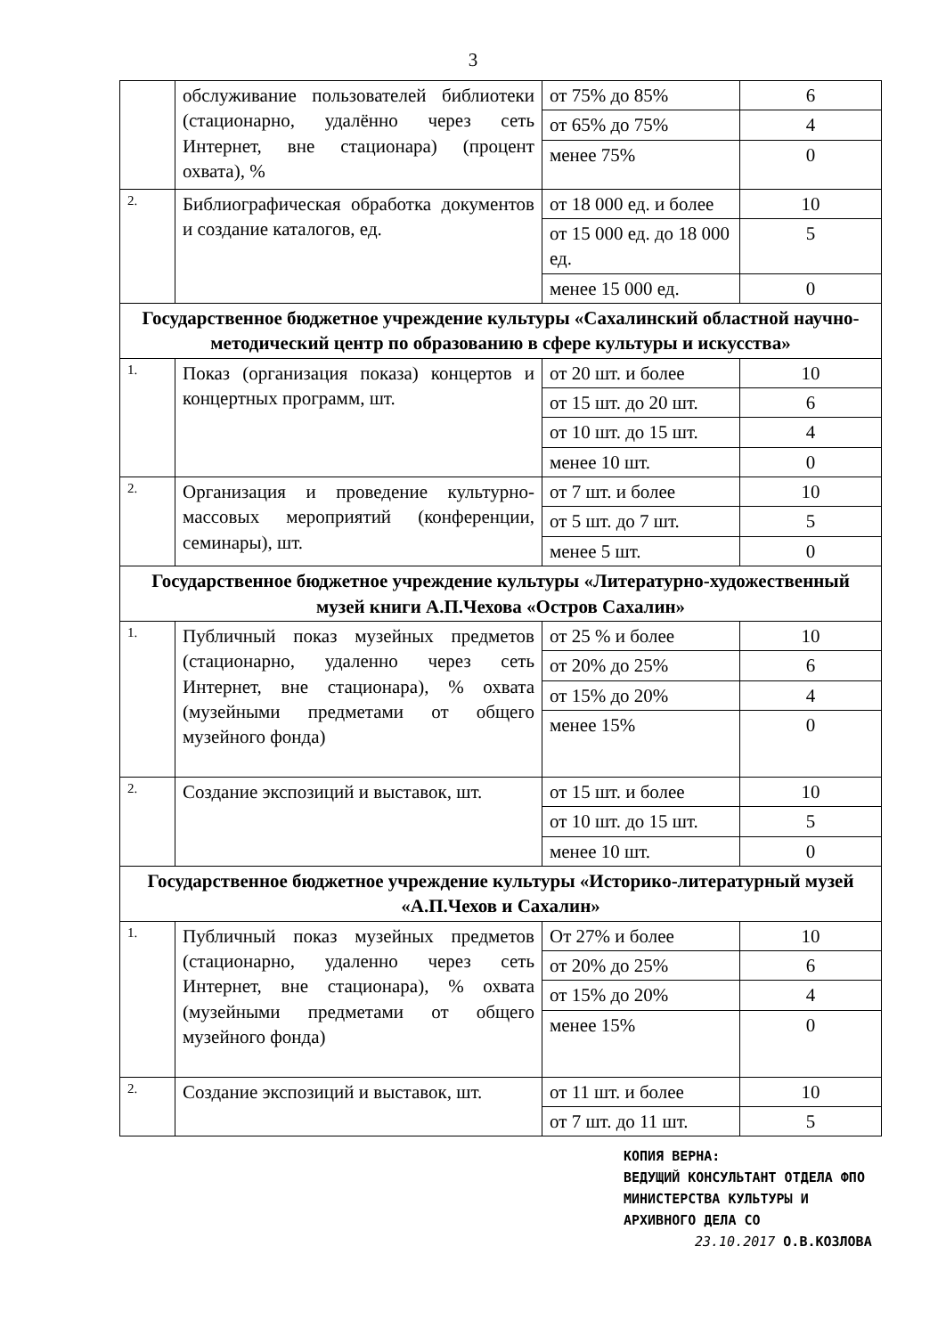3
| | обслуживание пользователей библиотеки (стационарно, удалённо через сеть Интернет, вне стационара) (процент охвата), % | от 75% до 85% | 6 |
| | | от 65% до 75% | 4 |
| | | менее 75% | 0 |
| 2. | Библиографическая обработка документов и создание каталогов, ед. | от 18 000 ед. и более | 10 |
| | | от 15 000 ед. до 18 000 ед. | 5 |
| | | менее 15 000 ед. | 0 |
| Государственное бюджетное учреждение культуры «Сахалинский областной научно-методический центр по образованию в сфере культуры и искусства» | | | |
| 1. | Показ (организация показа) концертов и концертных программ, шт. | от 20 шт. и более | 10 |
| | | от 15 шт. до 20 шт. | 6 |
| | | от 10 шт. до 15 шт. | 4 |
| | | менее 10 шт. | 0 |
| 2. | Организация и проведение культурно-массовых мероприятий (конференции, семинары), шт. | от 7 шт. и более | 10 |
| | | от 5 шт. до 7 шт. | 5 |
| | | менее 5 шт. | 0 |
| Государственное бюджетное учреждение культуры «Литературно-художественный музей книги А.П.Чехова «Остров Сахалин» | | | |
| 1. | Публичный показ музейных предметов (стационарно, удаленно через сеть Интернет, вне стационара), % охвата (музейными предметами от общего музейного фонда) | от 25 % и более | 10 |
| | | от 20% до 25% | 6 |
| | | от 15% до 20% | 4 |
| | | менее 15% | 0 |
| 2. | Создание экспозиций и выставок, шт. | от 15 шт. и более | 10 |
| | | от 10 шт. до 15 шт. | 5 |
| | | менее 10 шт. | 0 |
| Государственное бюджетное учреждение культуры «Историко-литературный музей «А.П.Чехов и Сахалин» | | | |
| 1. | Публичный показ музейных предметов (стационарно, удаленно через сеть Интернет, вне стационара), % охвата (музейными предметами от общего музейного фонда) | От 27% и более | 10 |
| | | от 20% до 25% | 6 |
| | | от 15% до 20% | 4 |
| | | менее 15% | 0 |
| 2. | Создание экспозиций и выставок, шт. | от 11 шт. и более | 10 |
| | | от 7 шт. до 11 шт. | 5 |
КОПИЯ ВЕРНА:
ВЕДУЩИЙ КОНСУЛЬТАНТ ОТДЕЛА ФПО
МИНИСТЕРСТВА КУЛЬТУРЫ И
АРХИВНОГО ДЕЛА СО
23.10.2017 О.В.КОЗЛОВА